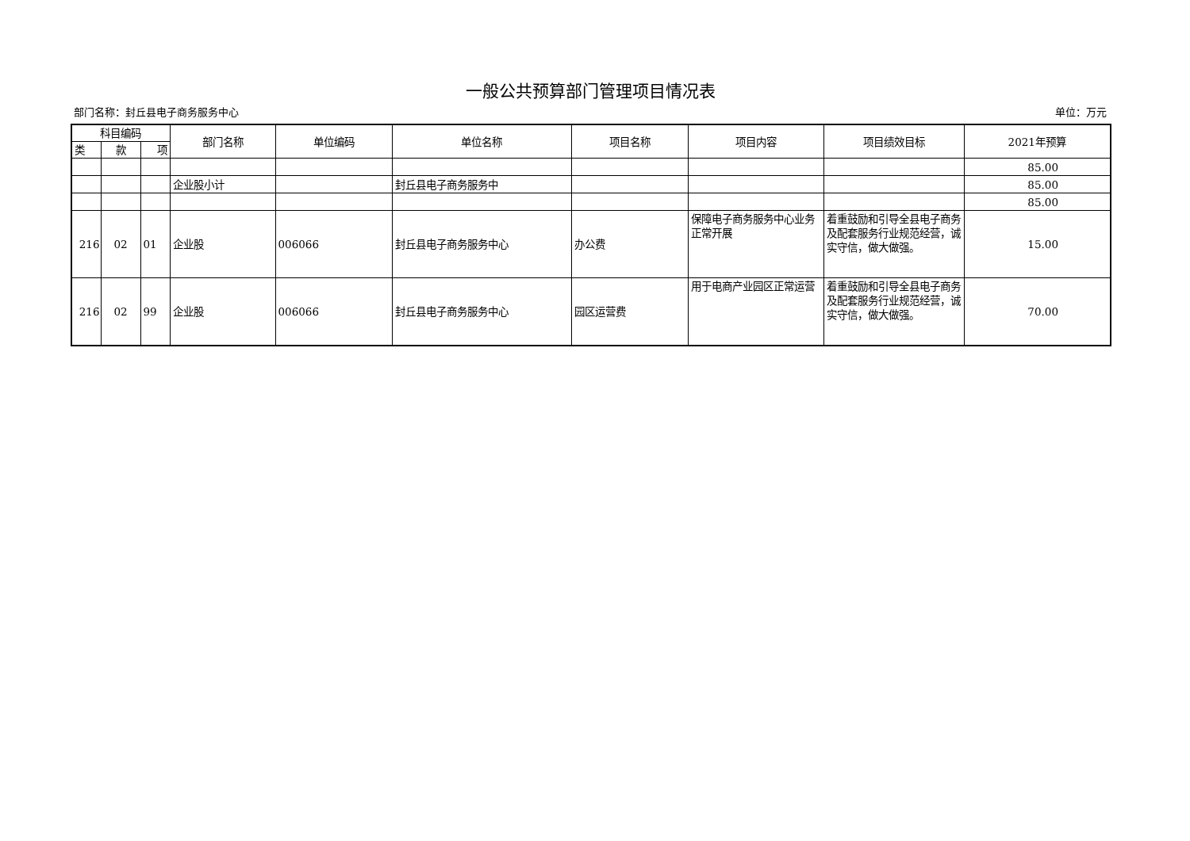一般公共预算部门管理项目情况表
部门名称：封丘县电子商务服务中心 单位：万元
| 科目编码 | | | 部门名称 | 单位编码 | 单位名称 | 项目名称 | 项目内容 | 项目绩效目标 | 2021年预算 |
| --- | --- | --- | --- | --- | --- | --- | --- | --- | --- |
| 类 | 款 | 项 | | | | | | | |
| | | | | | | | | | 85.00 |
| | | | 企业股小计 | | 封丘县电子商务服务中 | | | | 85.00 |
| | | | | | | | | | 85.00 |
| 216 | 02 | 01 | 企业股 | 006066 | 封丘县电子商务服务中心 | 办公费 | 保障电子商务服务中心业务正常开展 | 着重鼓励和引导全县电子商务及配套服务行业规范经营，诚实守信，做大做强。 | 15.00 |
| 216 | 02 | 99 | 企业股 | 006066 | 封丘县电子商务服务中心 | 园区运营费 | 用于电商产业园区正常运营 | 着重鼓励和引导全县电子商务及配套服务行业规范经营，诚实守信，做大做强。 | 70.00 |